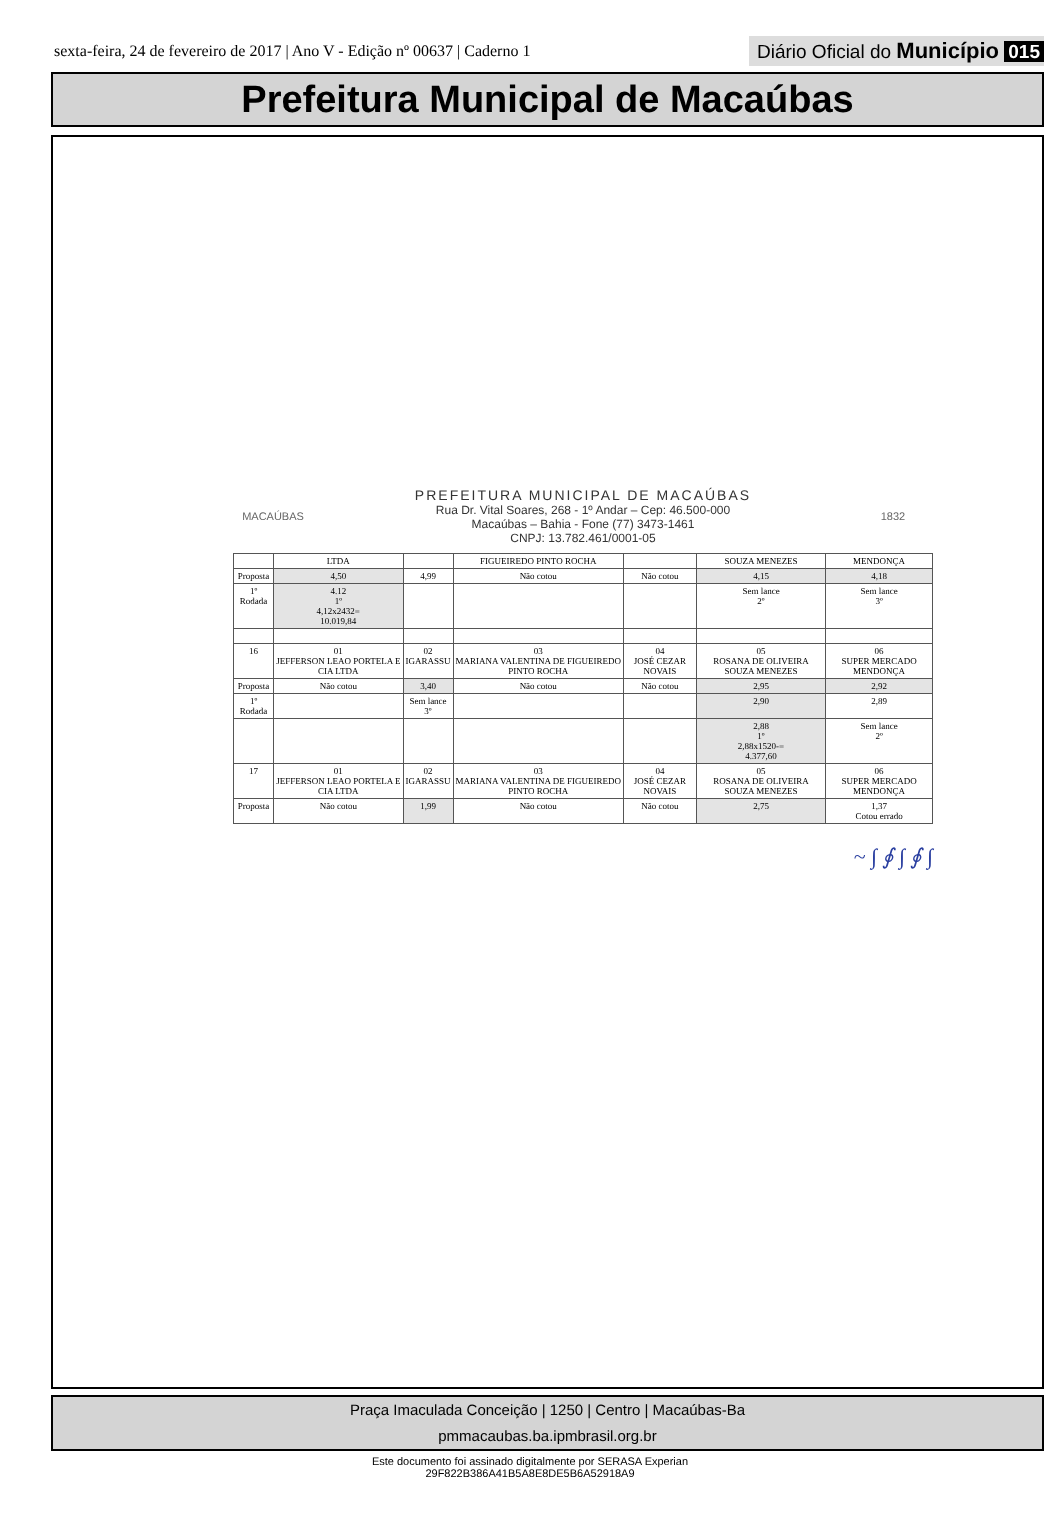sexta-feira, 24 de fevereiro de 2017 | Ano V - Edição nº 00637 | Caderno 1
Diário Oficial do Município 015
Prefeitura Municipal de Macaúbas
MACAÚBAS
PREFEITURA MUNICIPAL DE MACAÚBAS
Rua Dr. Vital Soares, 268 - 1º Andar – Cep: 46.500-000
Macaúbas – Bahia - Fone (77) 3473-1461
CNPJ: 13.782.461/0001-05
1832
| | LTDA | | FIGUEIREDO PINTO ROCHA | | SOUZA MENEZES | MENDONÇA |
| Proposta | 4,50 | 4,99 | Não cotou | Não cotou | 4,15 | 4,18 |
| 1º Rodada | 4.12 1º 4,12x2432= 10.019,84 | | | | Sem lance 2º | Sem lance 3º |
| 16 | 01 JEFFERSON LEAO PORTELA E CIA LTDA | 02 IGARASSU | 03 MARIANA VALENTINA DE FIGUEIREDO PINTO ROCHA | 04 JOSÉ CEZAR NOVAIS | 05 ROSANA DE OLIVEIRA SOUZA MENEZES | 06 SUPER MERCADO MENDONÇA |
| Proposta | Não cotou | 3,40 | Não cotou | Não cotou | 2,95 | 2,92 |
| 1º Rodada | | Sem lance 3º | | | 2,90 | 2,89 |
| | | | | | 2,88 1º 2,88x1520-= 4.377,60 | Sem lance 2º |
| 17 | 01 JEFFERSON LEAO PORTELA E CIA LTDA | 02 IGARASSU | 03 MARIANA VALENTINA DE FIGUEIREDO PINTO ROCHA | 04 JOSÉ CEZAR NOVAIS | 05 ROSANA DE OLIVEIRA SOUZA MENEZES | 06 SUPER MERCADO MENDONÇA |
| Proposta | Não cotou | 1,99 | Não cotou | Não cotou | 2,75 | 1,37 Cotou errado |
~ ∫ ∮ ∫ ∮ ∫
Praça Imaculada Conceição | 1250 | Centro | Macaúbas-Ba
pmmacaubas.ba.ipmbrasil.org.br
Este documento foi assinado digitalmente por SERASA Experian
29F822B386A41B5A8E8DE5B6A52918A9